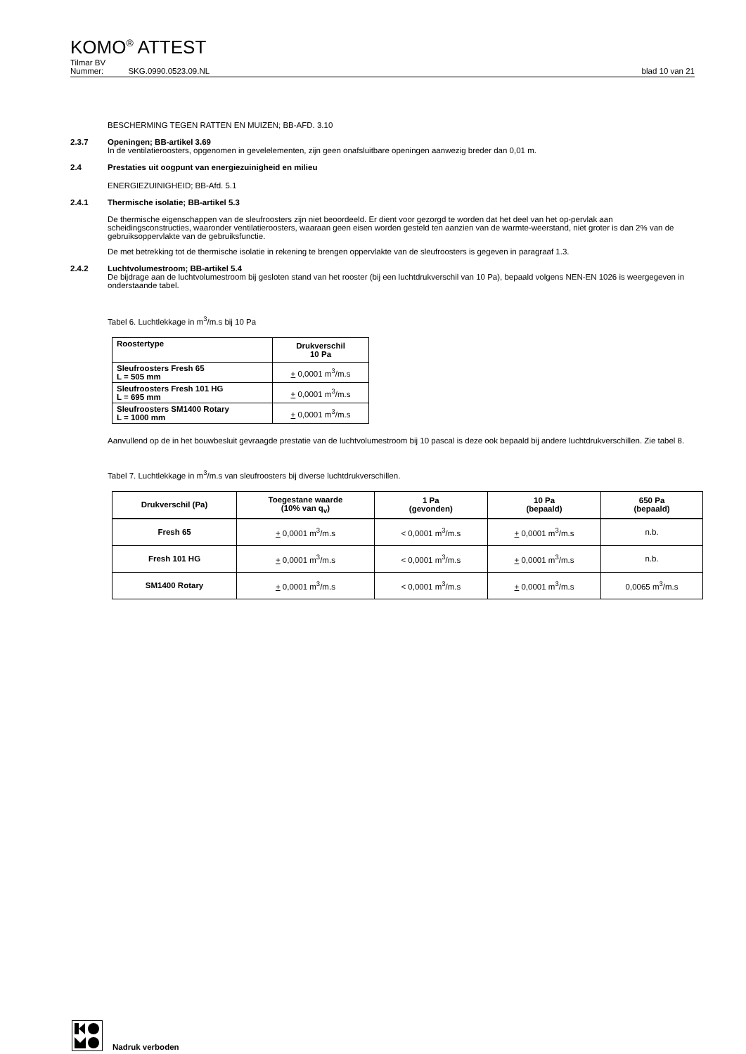KOMO<sup>®</sup> ATTEST
Tilmar BV
Nummer: SKG.0990.0523.09.NL blad 10 van 21
BESCHERMING TEGEN RATTEN EN MUIZEN; BB-AFD. 3.10
2.3.7 Openingen; BB-artikel 3.69
In de ventilatieroosters, opgenomen in gevelelementen, zijn geen onafsluitbare openingen aanwezig breder dan 0,01 m.
2.4 Prestaties uit oogpunt van energiezuinigheid en milieu
ENERGIEZUINIGHEID; BB-Afd. 5.1
2.4.1 Thermische isolatie; BB-artikel 5.3
De thermische eigenschappen van de sleufroosters zijn niet beoordeeld. Er dient voor gezorgd te worden dat het deel van het op-pervlak aan scheidingsconstructies, waaronder ventilatieroosters, waaraan geen eisen worden gesteld ten aanzien van de warmte-weerstand, niet groter is dan 2% van de gebruiksoppervlakte van de gebruiksfunctie.
De met betrekking tot de thermische isolatie in rekening te brengen oppervlakte van de sleufroosters is gegeven in paragraaf 1.3.
2.4.2 Luchtvolumestroom; BB-artikel 5.4
De bijdrage aan de luchtvolumestroom bij gesloten stand van het rooster (bij een luchtdrukverschil van 10 Pa), bepaald volgens NEN-EN 1026 is weergegeven in onderstaande tabel.
Tabel 6. Luchtlekkage in m<sup>3</sup>/m.s bij 10 Pa
| Roostertype | Drukverschil 10 Pa |
| --- | --- |
| Sleufroosters Fresh 65 L = 505 mm | + 0,0001 m<sup>3</sup>/m.s |
| Sleufroosters Fresh 101 HG L = 695 mm | + 0,0001 m<sup>3</sup>/m.s |
| Sleufroosters SM1400 Rotary L = 1000 mm | + 0,0001 m<sup>3</sup>/m.s |
Aanvullend op de in het bouwbesluit gevraagde prestatie van de luchtvolumestroom bij 10 pascal is deze ook bepaald bij andere luchtdrukverschillen. Zie tabel 8.
Tabel 7. Luchtlekkage in m<sup>3</sup>/m.s van sleufroosters bij diverse luchtdrukverschillen.
| Drukverschil (Pa) | Toegestane waarde (10% van q<sub>v</sub>) | 1 Pa (gevonden) | 10 Pa (bepaald) | 650 Pa (bepaald) |
| --- | --- | --- | --- | --- |
| Fresh 65 | + 0,0001 m<sup>3</sup>/m.s | < 0,0001 m<sup>3</sup>/m.s | + 0,0001 m<sup>3</sup>/m.s | n.b. |
| Fresh 101 HG | + 0,0001 m<sup>3</sup>/m.s | < 0,0001 m<sup>3</sup>/m.s | + 0,0001 m<sup>3</sup>/m.s | n.b. |
| SM1400 Rotary | + 0,0001 m<sup>3</sup>/m.s | < 0,0001 m<sup>3</sup>/m.s | + 0,0001 m<sup>3</sup>/m.s | 0,0065 m<sup>3</sup>/m.s |
Nadruk verboden